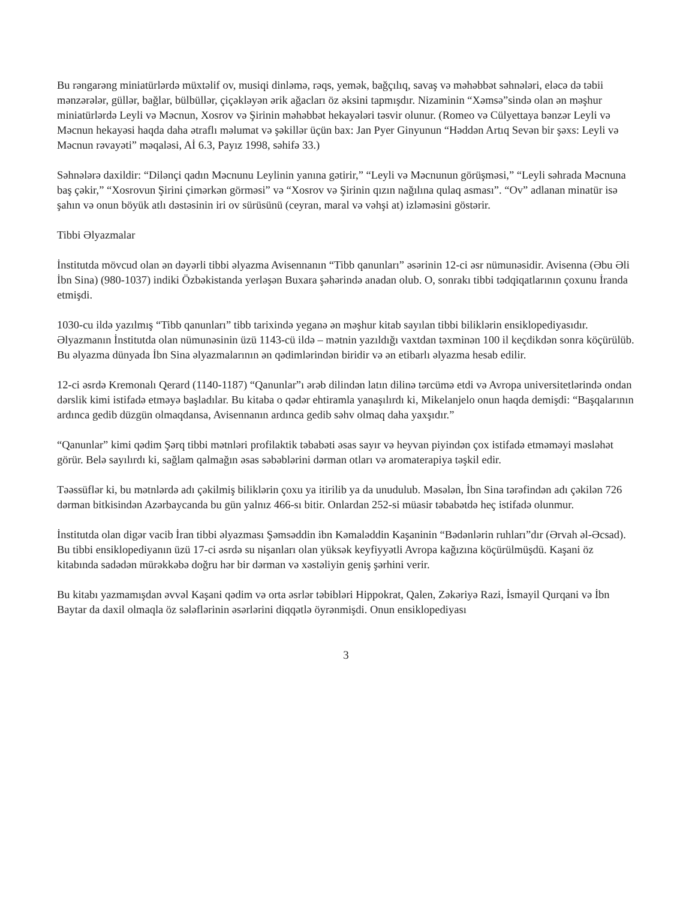Bu rəngarəng miniatürlərdə müxtəlif ov, musiqi dinləmə, rəqs, yemək, bağçılıq, savaş və məhəbbət səhnələri, eləcə də təbii mənzərələr, güllər, bağlar, bülbüllər, çiçəkləyən ərik ağacları öz əksini tapmışdır. Nizaminin “Xəmsə”sində olan ən məşhur miniatürlərdə Leyli və Məcnun, Xosrov və Şirinin məhəbbət hekayələri təsvir olunur. (Romeo və Cülyettaya bənzər Leyli və Məcnun hekayəsi haqda daha ətraflı məlumat və şəkillər üçün bax: Jan Pyer Ginyunun “Həddən Artıq Sevən bir şəxs: Leyli və Məcnun rəvayəti” məqaləsi, Aİ 6.3, Payız 1998, səhifə 33.)
Səhnələrə daxildir: “Dilənçi qadın Məcnunu Leylinin yanına gətirir,” “Leyli və Məcnunun görüşməsi,” “Leyli səhrada Məcnuna baş çəkir,” “Xosrovun Şirini çimərkən görməsi” və “Xosrov və Şirinin qızın nağılına qulaq asması”. “Ov” adlanan minatür isə şahın və onun böyük atlı dəstəsinin iri ov sürüsünü (ceyran, maral və vəhşi at) izləməsini göstərir.
Tibbi Əlyazmalar
İnstitutda mövcud olan ən dəyərli tibbi əlyazma Avisennanın “Tibb qanunları” əsərinin 12-ci əsr nümunəsidir. Avisenna (Əbu Əli İbn Sina) (980-1037) indiki Özbəkistanda yerləşən Buxara şəhərində anadan olub. O, sonrakı tibbi tədqiqatlarının çoxunu İranda etmişdi.
1030-cu ildə yazılmış “Tibb qanunları” tibb tarixində yeganə ən məşhur kitab sayılan tibbi biliklərin ensiklopediyasıdır. Əlyazmanın İnstitutda olan nümunəsinin üzü 1143-cü ildə – mətnin yazıldığı vaxtdan təxminən 100 il keçdikdən sonra köçürülüb. Bu əlyazma dünyada İbn Sina əlyazmalarının ən qədimlərindən biridir və ən etibarlı əlyazma hesab edilir.
12-ci əsrdə Kremonalı Qerard (1140-1187) “Qanunlar”ı ərəb dilindən latın dilinə tərcümə etdi və Avropa universitetlərində ondan dərslik kimi istifadə etməyə başladılar. Bu kitaba o qədər ehtiramla yanaşılırdı ki, Mikelanjelo onun haqda demişdi: “Başqalarının ardınca gedib düzgün olmaqdansa, Avisennanın ardınca gedib səhv olmaq daha yaxşıdır.”
“Qanunlar” kimi qədim Şərq tibbi mətnləri profilaktik təbabəti əsas sayır və heyvan piyindən çox istifadə etməməyi məsləhət görür. Belə sayılırdı ki, sağlam qalmağın əsas səbəblərini dərman otları və aromaterapiya təşkil edir.
Təəssüflər ki, bu mətnlərdə adı çəkilmiş biliklərin çoxu ya itirilib ya da unudulub. Məsələn, İbn Sina tərəfindən adı çəkilən 726 dərman bitkisindən Azərbaycanda bu gün yalnız 466-sı bitir. Onlardan 252-si müasir təbabətdə heç istifadə olunmur.
İnstitutda olan digər vacib İran tibbi əlyazması Şəmsəddin ibn Kəmaləddin Kaşaninin “Bədənlərin ruhları”dır (Ərvah əl-Əcsad). Bu tibbi ensiklopediyanın üzü 17-ci əsrdə su nişanları olan yüksək keyfiyyətli Avropa kağızına köçürülmüşdü. Kaşani öz kitabında sadədən mürəkkəbə doğru hər bir dərman və xəstəliyin geniş şərhini verir.
Bu kitabı yazmamışdan əvvəl Kaşani qədim və orta əsrlər təbibləri Hippokrat, Qalen, Zəkəriyə Razi, İsmayil Qurqani və İbn Baytar da daxil olmaqla öz sələflərinin əsərlərini diqqətlə öyrənmişdi. Onun ensiklopediyası
3